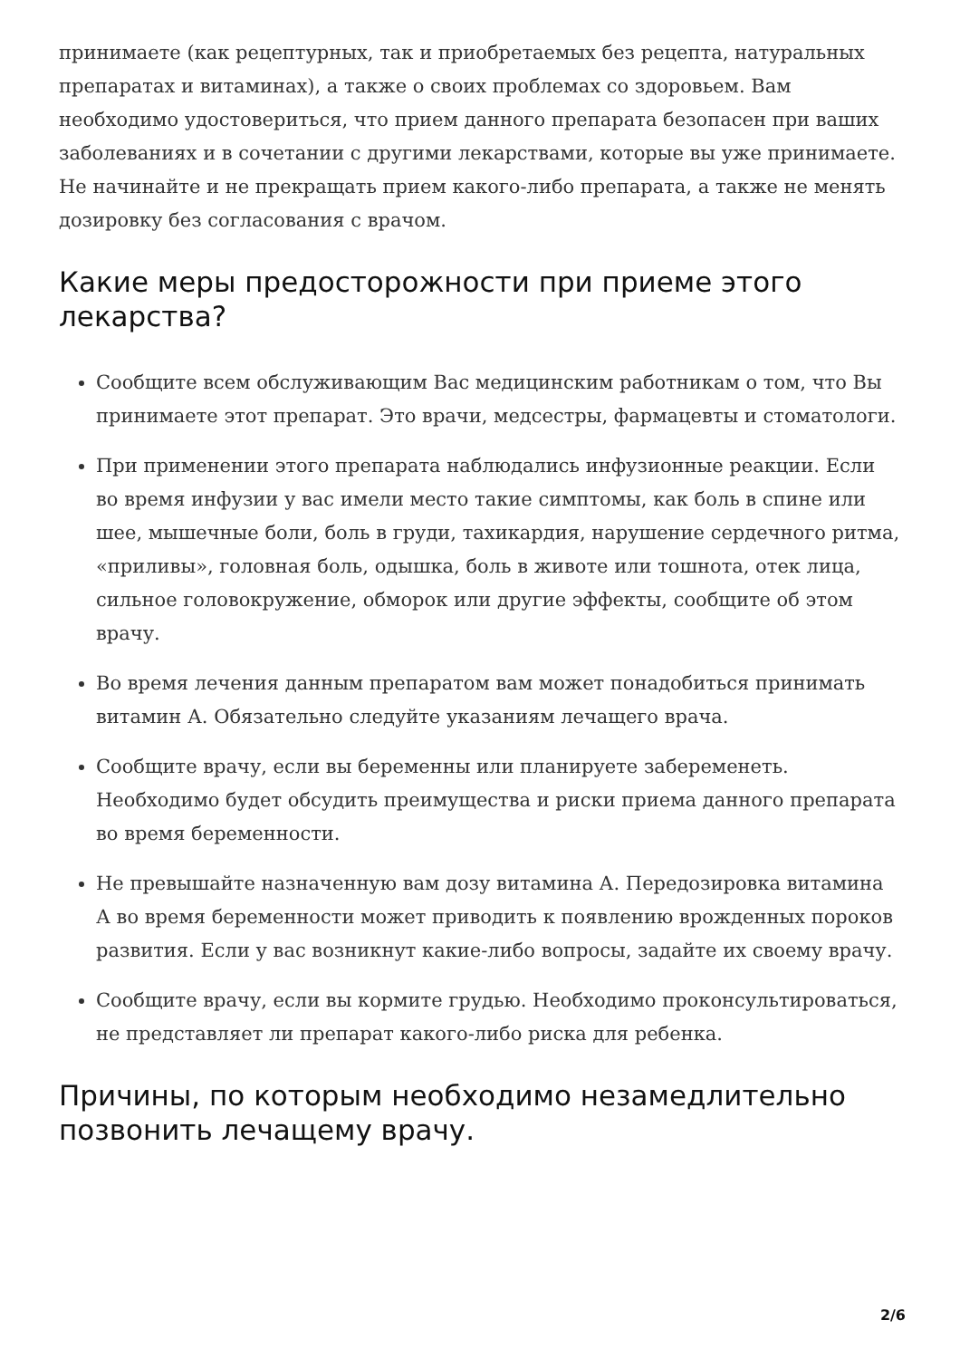принимаете (как рецептурных, так и приобретаемых без рецепта, натуральных препаратах и витаминах), а также о своих проблемах со здоровьем. Вам необходимо удостовериться, что прием данного препарата безопасен при ваших заболеваниях и в сочетании с другими лекарствами, которые вы уже принимаете. Не начинайте и не прекращать прием какого-либо препарата, а также не менять дозировку без согласования с врачом.
Какие меры предосторожности при приеме этого лекарства?
Сообщите всем обслуживающим Вас медицинским работникам о том, что Вы принимаете этот препарат. Это врачи, медсестры, фармацевты и стоматологи.
При применении этого препарата наблюдались инфузионные реакции. Если во время инфузии у вас имели место такие симптомы, как боль в спине или шее, мышечные боли, боль в груди, тахикардия, нарушение сердечного ритма, «приливы», головная боль, одышка, боль в животе или тошнота, отек лица, сильное головокружение, обморок или другие эффекты, сообщите об этом врачу.
Во время лечения данным препаратом вам может понадобиться принимать витамин А. Обязательно следуйте указаниям лечащего врача.
Сообщите врачу, если вы беременны или планируете забеременеть. Необходимо будет обсудить преимущества и риски приема данного препарата во время беременности.
Не превышайте назначенную вам дозу витамина А. Передозировка витамина А во время беременности может приводить к появлению врожденных пороков развития. Если у вас возникнут какие-либо вопросы, задайте их своему врачу.
Сообщите врачу, если вы кормите грудью. Необходимо проконсультироваться, не представляет ли препарат какого-либо риска для ребенка.
Причины, по которым необходимо незамедлительно позвонить лечащему врачу.
2/6